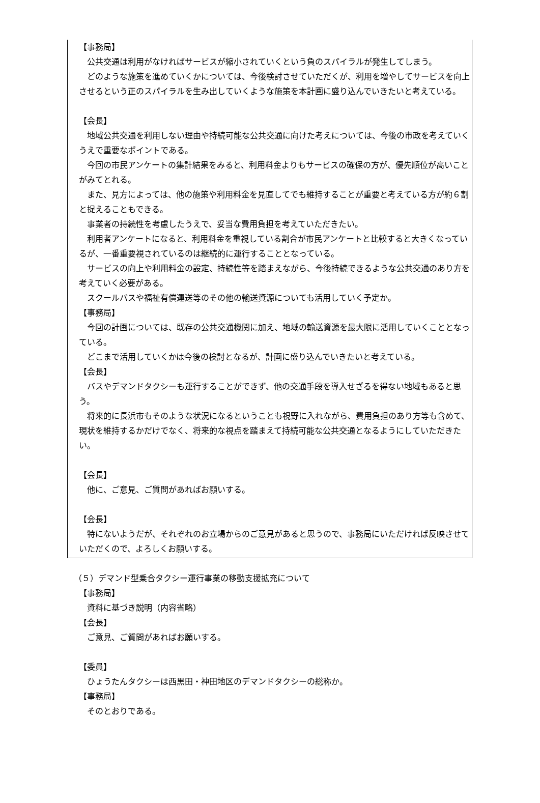【事務局】
公共交通は利用がなければサービスが縮小されていくという負のスパイラルが発生してしまう。
どのような施策を進めていくかについては、今後検討させていただくが、利用を増やしてサービスを向上させるという正のスパイラルを生み出していくような施策を本計画に盛り込んでいきたいと考えている。
【会長】
地域公共交通を利用しない理由や持続可能な公共交通に向けた考えについては、今後の市政を考えていくうえで重要なポイントである。
今回の市民アンケートの集計結果をみると、利用料金よりもサービスの確保の方が、優先順位が高いことがみてとれる。
また、見方によっては、他の施策や利用料金を見直してでも維持することが重要と考えている方が約６割と捉えることもできる。
事業者の持続性を考慮したうえで、妥当な費用負担を考えていただきたい。
利用者アンケートになると、利用料金を重視している割合が市民アンケートと比較すると大きくなっているが、一番重要視されているのは継続的に運行することとなっている。
サービスの向上や利用料金の設定、持続性等を踏まえながら、今後持続できるような公共交通のあり方を考えていく必要がある。
スクールバスや福祉有償運送等のその他の輸送資源についても活用していく予定か。
【事務局】
今回の計画については、既存の公共交通機関に加え、地域の輸送資源を最大限に活用していくこととなっている。
どこまで活用していくかは今後の検討となるが、計画に盛り込んでいきたいと考えている。
【会長】
バスやデマンドタクシーも運行することができず、他の交通手段を導入せざるを得ない地域もあると思う。
将来的に長浜市もそのような状況になるということも視野に入れながら、費用負担のあり方等も含めて、現状を維持するかだけでなく、将来的な視点を踏まえて持続可能な公共交通となるようにしていただきたい。
【会長】
他に、ご意見、ご質問があればお願いする。
【会長】
特にないようだが、それぞれのお立場からのご意見があると思うので、事務局にいただければ反映させていただくので、よろしくお願いする。
（５）デマンド型乗合タクシー運行事業の移動支援拡充について
【事務局】
資料に基づき説明（内容省略）
【会長】
ご意見、ご質問があればお願いする。
【委員】
ひょうたんタクシーは西黒田・神田地区のデマンドタクシーの総称か。
【事務局】
そのとおりである。